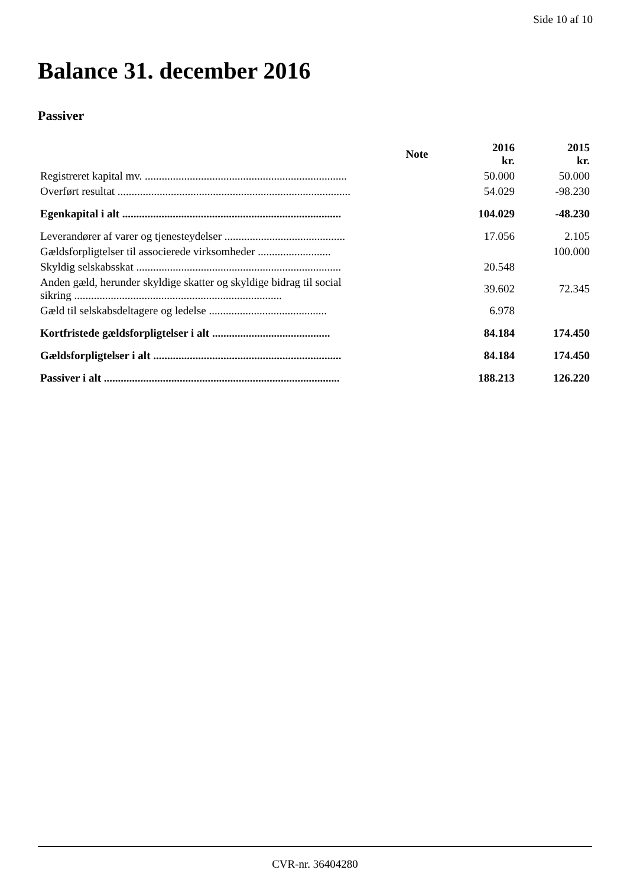Side 10 af 10
Balance 31. december 2016
Passiver
| | Note | 2016 kr. | 2015 kr. |
| --- | --- | --- | --- |
| Registreret kapital mv. ........................................................................ | | 50.000 | 50.000 |
| Overført resultat ................................................................................... | | 54.029 | -98.230 |
| Egenkapital i alt .............................................................................. | | 104.029 | -48.230 |
| Leverandører af varer og tjenesteydelser ........................................... | | 17.056 | 2.105 |
| Gældsforpligtelser til associerede virksomheder .......................... | | | 100.000 |
| Skyldig selskabsskat ......................................................................... | | 20.548 | |
| Anden gæld, herunder skyldige skatter og skyldige bidrag til social sikring .......................................................................... | | 39.602 | 72.345 |
| Gæld til selskabsdeltagere og ledelse .......................................... | | 6.978 | |
| Kortfristede gældsforpligtelser i alt .......................................... | | 84.184 | 174.450 |
| Gældsforpligtelser i alt ................................................................... | | 84.184 | 174.450 |
| Passiver i alt .................................................................................... | | 188.213 | 126.220 |
CVR-nr. 36404280